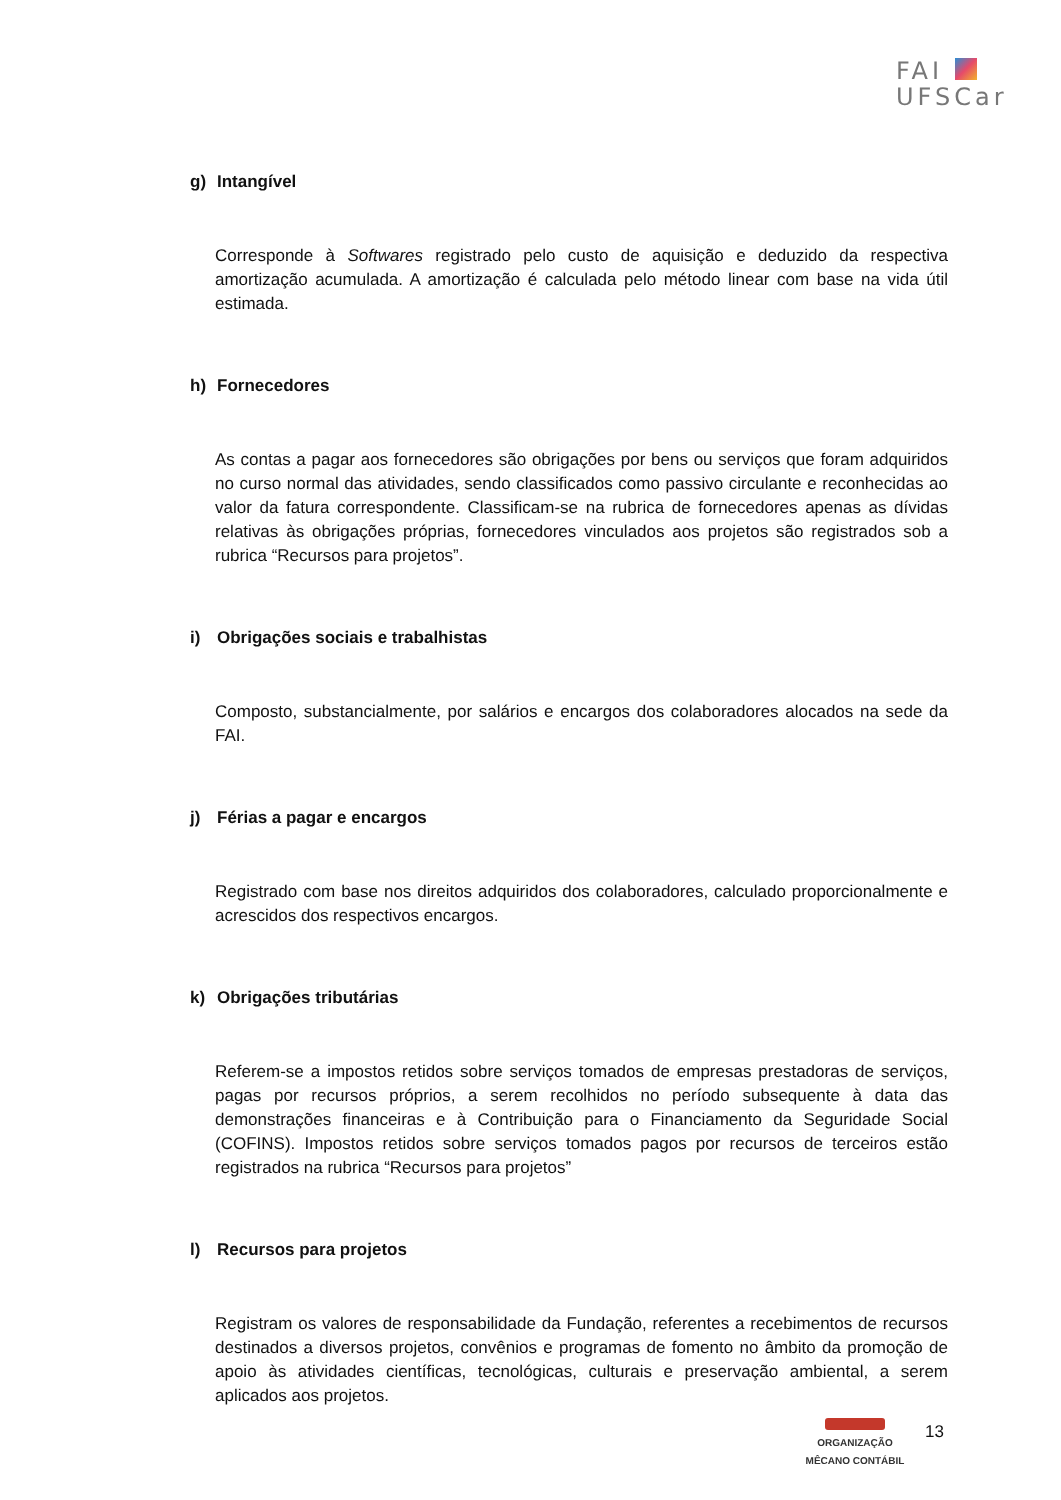FAI
UFSCar
g) Intangível
Corresponde à Softwares registrado pelo custo de aquisição e deduzido da respectiva amortização acumulada. A amortização é calculada pelo método linear com base na vida útil estimada.
h) Fornecedores
As contas a pagar aos fornecedores são obrigações por bens ou serviços que foram adquiridos no curso normal das atividades, sendo classificados como passivo circulante e reconhecidas ao valor da fatura correspondente. Classificam-se na rubrica de fornecedores apenas as dívidas relativas às obrigações próprias, fornecedores vinculados aos projetos são registrados sob a rubrica “Recursos para projetos”.
i) Obrigações sociais e trabalhistas
Composto, substancialmente, por salários e encargos dos colaboradores alocados na sede da FAI.
j) Férias a pagar e encargos
Registrado com base nos direitos adquiridos dos colaboradores, calculado proporcionalmente e acrescidos dos respectivos encargos.
k) Obrigações tributárias
Referem-se a impostos retidos sobre serviços tomados de empresas prestadoras de serviços, pagas por recursos próprios, a serem recolhidos no período subsequente à data das demonstrações financeiras e à Contribuição para o Financiamento da Seguridade Social (COFINS). Impostos retidos sobre serviços tomados pagos por recursos de terceiros estão registrados na rubrica “Recursos para projetos”
l) Recursos para projetos
Registram os valores de responsabilidade da Fundação, referentes a recebimentos de recursos destinados a diversos projetos, convênios e programas de fomento no âmbito da promoção de apoio às atividades científicas, tecnológicas, culturais e preservação ambiental, a serem aplicados aos projetos.
ORGANIZAÇÃO
MÊCANO CONTÁBIL
13